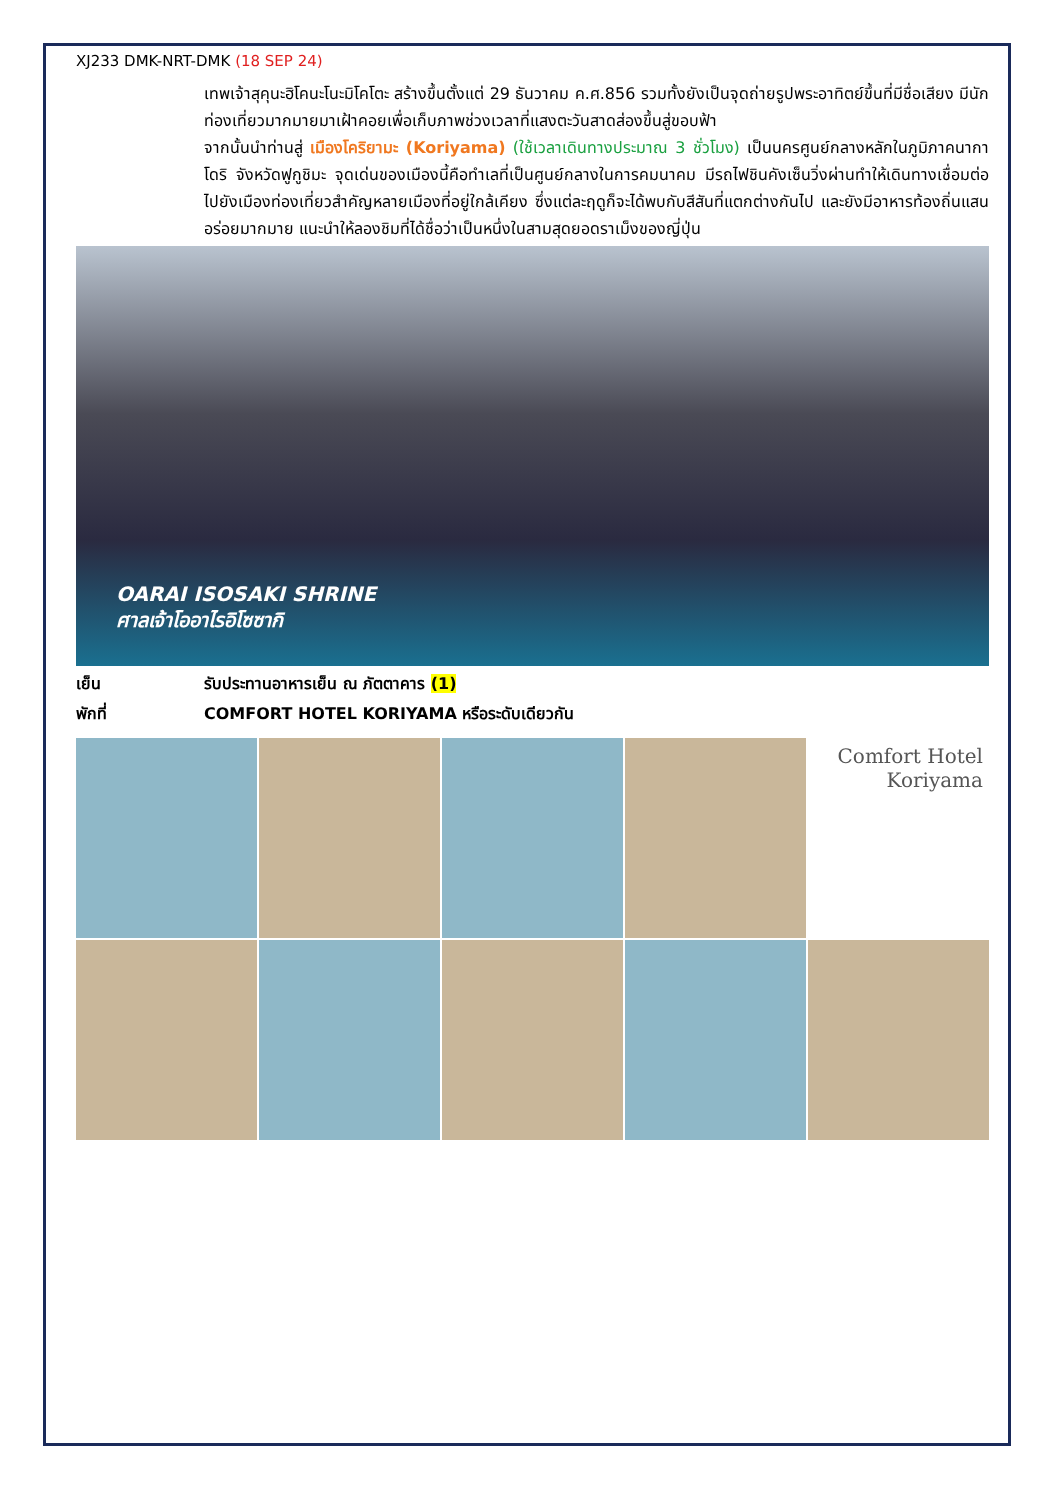XJ233 DMK-NRT-DMK (18 SEP 24)
เทพเจ้าสุคุนะฮิโคนะโนะมิโคโตะ สร้างขึ้นตั้งแต่ 29 ธันวาคม ค.ศ.856 รวมทั้งยังเป็นจุดถ่ายรูปพระอาทิตย์ขึ้นที่มีชื่อเสียง มีนักท่องเที่ยวมากมายมาเฝ้าคอยเพื่อเก็บภาพช่วงเวลาที่แสงตะวันสาดส่องขึ้นสู่ขอบฟ้า
จากนั้นนำท่านสู่ เมืองโคริยามะ (Koriyama) (ใช้เวลาเดินทางประมาณ 3 ชั่วโมง) เป็นนครศูนย์กลางหลักในภูมิภาคนากาโดริ จังหวัดฟูกูชิมะ จุดเด่นของเมืองนี้คือทำเลที่เป็นศูนย์กลางในการคมนาคม มีรถไฟชินคังเซ็นวิ่งผ่านทำให้เดินทางเชื่อมต่อไปยังเมืองท่องเที่ยวสำคัญหลายเมืองที่อยู่ใกล้เคียง ซึ่งแต่ละฤดูก็จะได้พบกับสีสันที่แตกต่างกันไป และยังมีอาหารท้องถิ่นแสนอร่อยมากมาย แนะนำให้ลองชิมที่ได้ชื่อว่าเป็นหนึ่งในสามสุดยอดราเม็งของญี่ปุ่น
OARAI ISOSAKI SHRINE
ศาลเจ้าโออาไรอิโซซากิ
เย็น รับประทานอาหารเย็น ณ ภัตตาคาร (1)
พักที่ COMFORT HOTEL KORIYAMA หรือระดับเดียวกัน
Comfort Hotel Koriyama